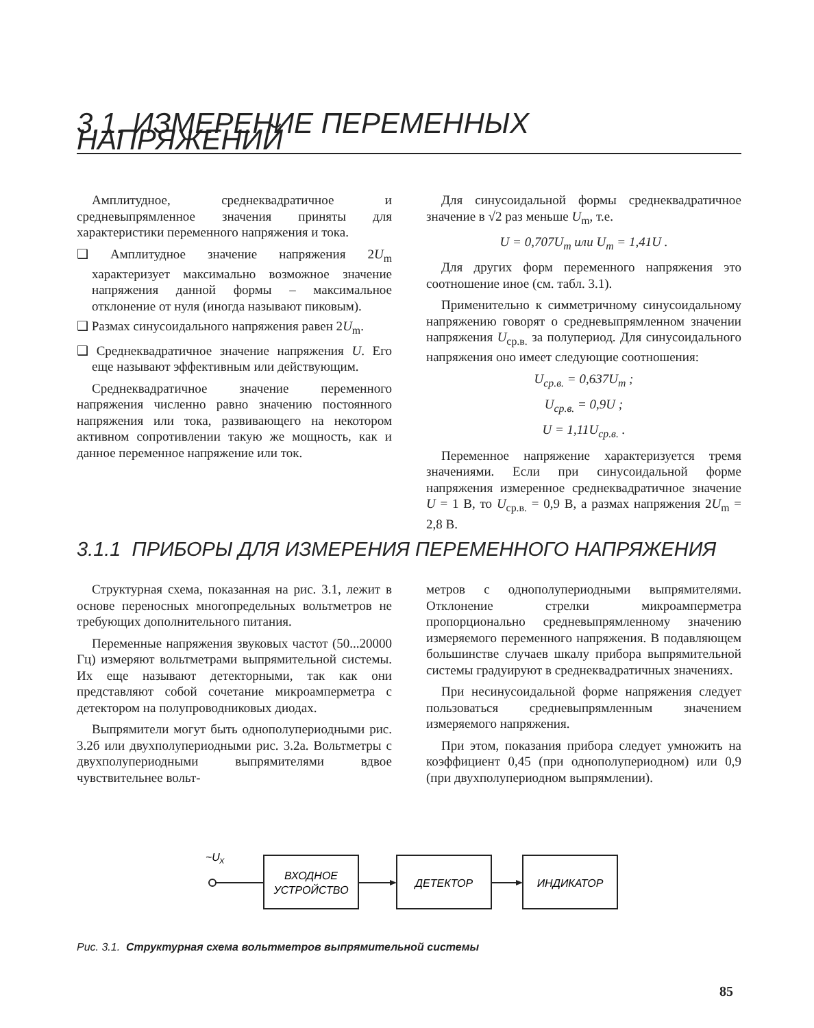3.1. ИЗМЕРЕНИЕ ПЕРЕМЕННЫХ НАПРЯЖЕНИЙ
Амплитудное, среднеквадратичное и средневыпрямленное значения приняты для характеристики переменного напряжения и тока.
❑ Амплитудное значение напряжения 2U<sub>m</sub> характеризует максимально возможное значение напряжения данной формы – максимальное отклонение от нуля (иногда называют пиковым).
❑ Размах синусоидального напряжения равен 2U<sub>m</sub>.
❑ Среднеквадратичное значение напряжения U. Его еще называют эффективным или действующим.
Среднеквадратичное значение переменного напряжения численно равно значению постоянного напряжения или тока, развивающего на некотором активном сопротивлении такую же мощность, как и данное переменное напряжение или ток.
Для синусоидальной формы среднеквадратичное значение в √2 раз меньше U<sub>m</sub>, т.е.
U = 0,707U<sub>m</sub> или U<sub>m</sub> = 1,41U .
Для других форм переменного напряжения это соотношение иное (см. табл. 3.1).
Применительно к симметричному синусоидальному напряжению говорят о средневыпрямленном значении напряжения U<sub>ср.в.</sub> за полупериод. Для синусоидального напряжения оно имеет следующие соотношения:
U<sub>ср.в.</sub> = 0,637U<sub>m</sub> ;
U<sub>ср.в.</sub> = 0,9U ;
U = 1,11U<sub>ср.в.</sub> .
Переменное напряжение характеризуется тремя значениями. Если при синусоидальной форме напряжения измеренное среднеквадратичное значение U = 1 В, то U<sub>ср.в.</sub> = 0,9 В, а размах напряжения 2U<sub>m</sub> = 2,8 В.
3.1.1 ПРИБОРЫ ДЛЯ ИЗМЕРЕНИЯ ПЕРЕМЕННОГО НАПРЯЖЕНИЯ
Структурная схема, показанная на рис. 3.1, лежит в основе переносных многопредельных вольтметров не требующих дополнительного питания.
Переменные напряжения звуковых частот (50...20000 Гц) измеряют вольтметрами выпрямительной системы. Их еще называют детекторными, так как они представляют собой сочетание микроамперметра с детектором на полупроводниковых диодах.
Выпрямители могут быть однополупериодными рис. 3.2б или двухполупериодными рис. 3.2а. Вольтметры с двухполупериодными выпрямителями вдвое чувствительнее вольт-
метров с однополупериодными выпрямителями. Отклонение стрелки микроамперметра пропорционально средневыпрямленному значению измеряемого переменного напряжения. В подавляющем большинстве случаев шкалу прибора выпрямительной системы градуируют в среднеквадратичных значениях.
При несинусоидальной форме напряжения следует пользоваться средневыпрямленным значением измеряемого напряжения.
При этом, показания прибора следует умножить на коэффициент 0,45 (при однополупериодном) или 0,9 (при двухполупериодном выпрямлении).
~U
X
ВХОДНОЕ
УСТРОЙСТВО
ДЕТЕКТОР
ИНДИКАТОР
Рис. 3.1. Структурная схема вольтметров выпрямительной системы
85